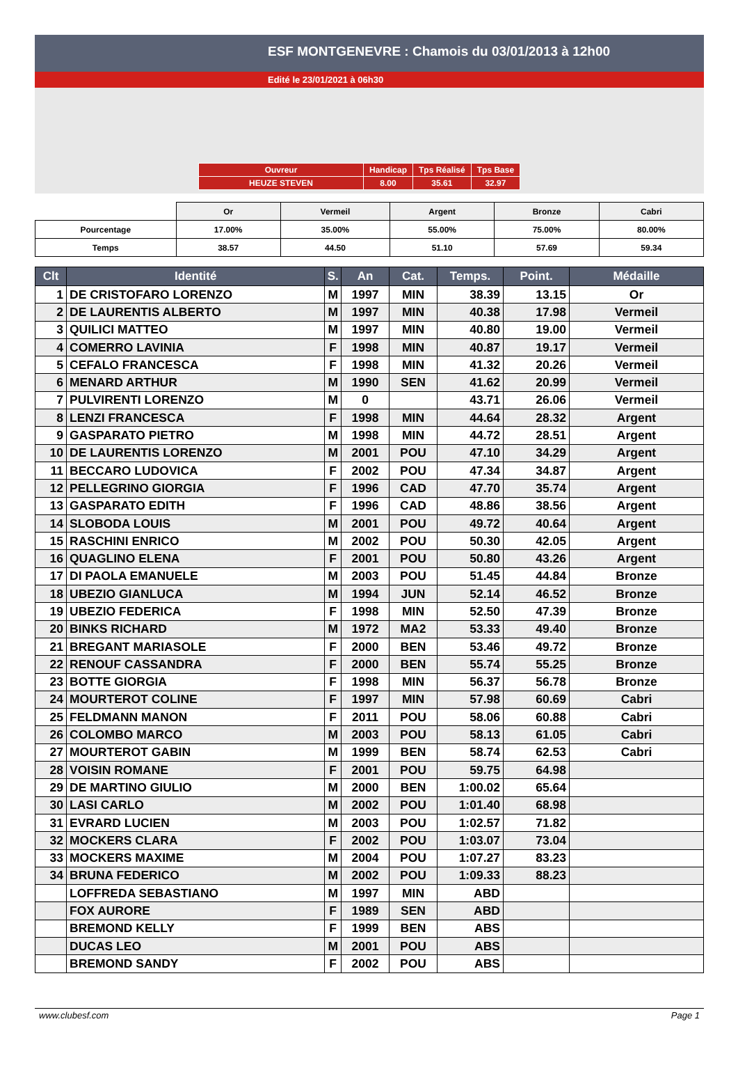ESF MONTGENEVRE : Chamois du 03/01/2013 à 12h00
Edité le 23/01/2021 à 06h30
| Ouvreur | Handicap | Tps Réalisé | Tps Base |
| HEUZE STEVEN | 8.00 | 35.61 | 32.97 |
| | Or | Vermeil | Argent | Bronze | Cabri |
| Pourcentage | 17.00% | 35.00% | 55.00% | 75.00% | 80.00% |
| Temps | 38.57 | 44.50 | 51.10 | 57.69 | 59.34 |
| Clt | Identité | S. | An | Cat. | Temps. | Point. | Médaille |
| --- | --- | --- | --- | --- | --- | --- | --- |
| 1 | DE CRISTOFARO LORENZO | M | 1997 | MIN | 38.39 | 13.15 | Or |
| 2 | DE LAURENTIS ALBERTO | M | 1997 | MIN | 40.38 | 17.98 | Vermeil |
| 3 | QUILICI MATTEO | M | 1997 | MIN | 40.80 | 19.00 | Vermeil |
| 4 | COMERRO LAVINIA | F | 1998 | MIN | 40.87 | 19.17 | Vermeil |
| 5 | CEFALO FRANCESCA | F | 1998 | MIN | 41.32 | 20.26 | Vermeil |
| 6 | MENARD ARTHUR | M | 1990 | SEN | 41.62 | 20.99 | Vermeil |
| 7 | PULVIRENTI LORENZO | M | 0 | | 43.71 | 26.06 | Vermeil |
| 8 | LENZI FRANCESCA | F | 1998 | MIN | 44.64 | 28.32 | Argent |
| 9 | GASPARATO PIETRO | M | 1998 | MIN | 44.72 | 28.51 | Argent |
| 10 | DE LAURENTIS LORENZO | M | 2001 | POU | 47.10 | 34.29 | Argent |
| 11 | BECCARO LUDOVICA | F | 2002 | POU | 47.34 | 34.87 | Argent |
| 12 | PELLEGRINO GIORGIA | F | 1996 | CAD | 47.70 | 35.74 | Argent |
| 13 | GASPARATO EDITH | F | 1996 | CAD | 48.86 | 38.56 | Argent |
| 14 | SLOBODA LOUIS | M | 2001 | POU | 49.72 | 40.64 | Argent |
| 15 | RASCHINI ENRICO | M | 2002 | POU | 50.30 | 42.05 | Argent |
| 16 | QUAGLINO ELENA | F | 2001 | POU | 50.80 | 43.26 | Argent |
| 17 | DI PAOLA EMANUELE | M | 2003 | POU | 51.45 | 44.84 | Bronze |
| 18 | UBEZIO GIANLUCA | M | 1994 | JUN | 52.14 | 46.52 | Bronze |
| 19 | UBEZIO FEDERICA | F | 1998 | MIN | 52.50 | 47.39 | Bronze |
| 20 | BINKS RICHARD | M | 1972 | MA2 | 53.33 | 49.40 | Bronze |
| 21 | BREGANT MARIASOLE | F | 2000 | BEN | 53.46 | 49.72 | Bronze |
| 22 | RENOUF CASSANDRA | F | 2000 | BEN | 55.74 | 55.25 | Bronze |
| 23 | BOTTE GIORGIA | F | 1998 | MIN | 56.37 | 56.78 | Bronze |
| 24 | MOURTEROT COLINE | F | 1997 | MIN | 57.98 | 60.69 | Cabri |
| 25 | FELDMANN MANON | F | 2011 | POU | 58.06 | 60.88 | Cabri |
| 26 | COLOMBO MARCO | M | 2003 | POU | 58.13 | 61.05 | Cabri |
| 27 | MOURTEROT GABIN | M | 1999 | BEN | 58.74 | 62.53 | Cabri |
| 28 | VOISIN ROMANE | F | 2001 | POU | 59.75 | 64.98 | |
| 29 | DE MARTINO GIULIO | M | 2000 | BEN | 1:00.02 | 65.64 | |
| 30 | LASI CARLO | M | 2002 | POU | 1:01.40 | 68.98 | |
| 31 | EVRARD LUCIEN | M | 2003 | POU | 1:02.57 | 71.82 | |
| 32 | MOCKERS CLARA | F | 2002 | POU | 1:03.07 | 73.04 | |
| 33 | MOCKERS MAXIME | M | 2004 | POU | 1:07.27 | 83.23 | |
| 34 | BRUNA FEDERICO | M | 2002 | POU | 1:09.33 | 88.23 | |
| | LOFFREDA SEBASTIANO | M | 1997 | MIN | ABD | | |
| | FOX AURORE | F | 1989 | SEN | ABD | | |
| | BREMOND KELLY | F | 1999 | BEN | ABS | | |
| | DUCAS LEO | M | 2001 | POU | ABS | | |
| | BREMOND SANDY | F | 2002 | POU | ABS | | |
www.clubesf.com Page 1